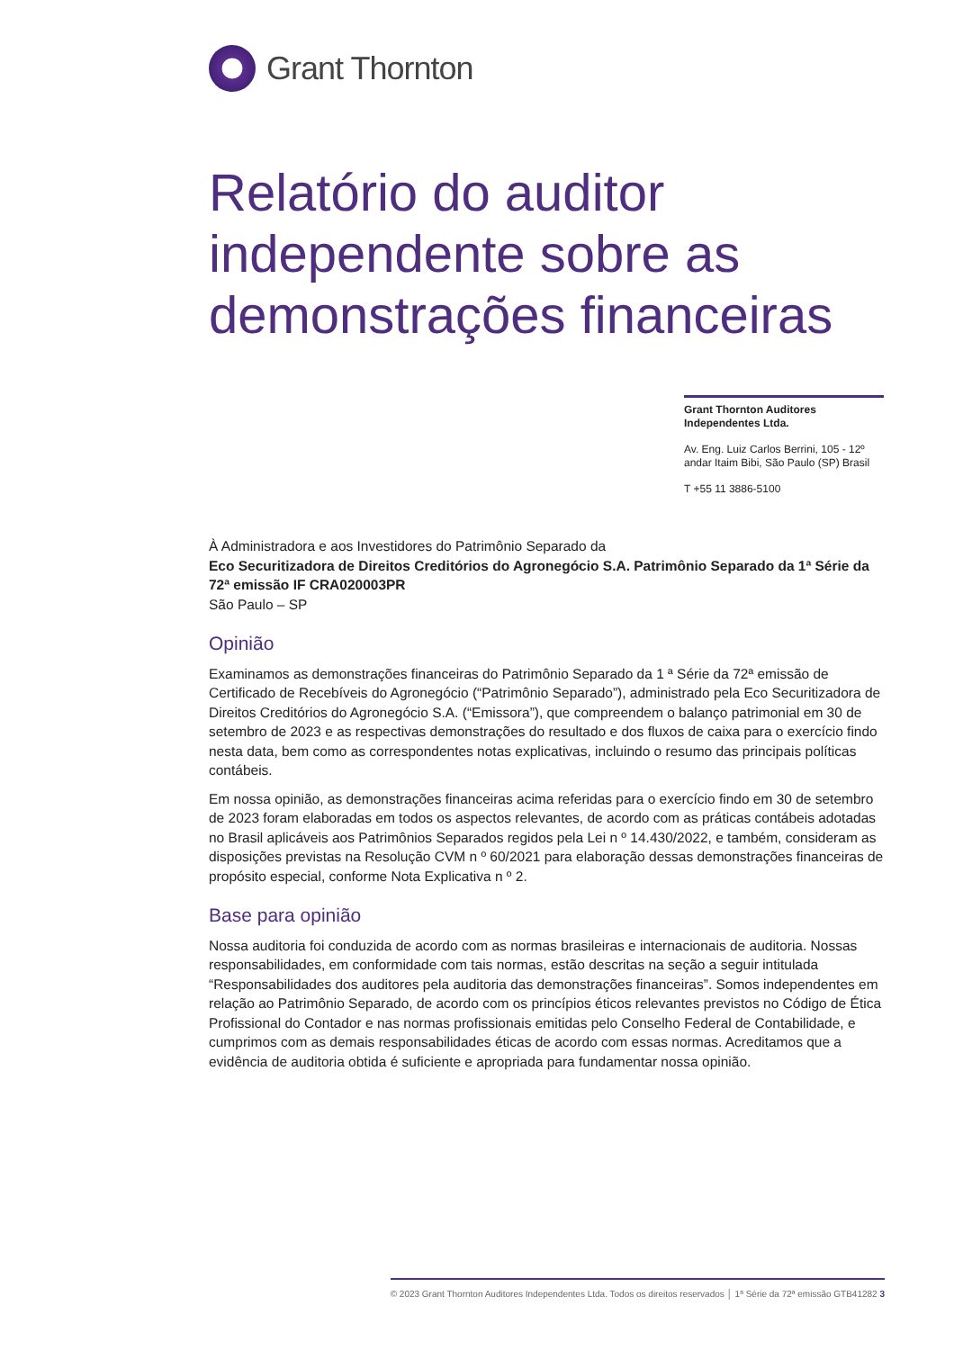Grant Thornton
Relatório do auditor independente sobre as demonstrações financeiras
Grant Thornton Auditores Independentes Ltda.
Av. Eng. Luiz Carlos Berrini, 105 - 12º andar Itaim Bibi, São Paulo (SP) Brasil
T +55 11 3886-5100
À Administradora e aos Investidores do Patrimônio Separado da
Eco Securitizadora de Direitos Creditórios do Agronegócio S.A. Patrimônio Separado da 1ª Série da 72ª emissão IF CRA020003PR
São Paulo – SP
Opinião
Examinamos as demonstrações financeiras do Patrimônio Separado da 1 ª Série da 72ª emissão de Certificado de Recebíveis do Agronegócio (“Patrimônio Separado”), administrado pela Eco Securitizadora de Direitos Creditórios do Agronegócio S.A. (“Emissora”), que compreendem o balanço patrimonial em 30 de setembro de 2023 e as respectivas demonstrações do resultado e dos fluxos de caixa para o exercício findo nesta data, bem como as correspondentes notas explicativas, incluindo o resumo das principais políticas contábeis.
Em nossa opinião, as demonstrações financeiras acima referidas para o exercício findo em 30 de setembro de 2023 foram elaboradas em todos os aspectos relevantes, de acordo com as práticas contábeis adotadas no Brasil aplicáveis aos Patrimônios Separados regidos pela Lei n º 14.430/2022, e também, consideram as disposições previstas na Resolução CVM n º 60/2021 para elaboração dessas demonstrações financeiras de propósito especial, conforme Nota Explicativa n º 2.
Base para opinião
Nossa auditoria foi conduzida de acordo com as normas brasileiras e internacionais de auditoria. Nossas responsabilidades, em conformidade com tais normas, estão descritas na seção a seguir intitulada “Responsabilidades dos auditores pela auditoria das demonstrações financeiras”. Somos independentes em relação ao Patrimônio Separado, de acordo com os princípios éticos relevantes previstos no Código de Ética Profissional do Contador e nas normas profissionais emitidas pelo Conselho Federal de Contabilidade, e cumprimos com as demais responsabilidades éticas de acordo com essas normas. Acreditamos que a evidência de auditoria obtida é suficiente e apropriada para fundamentar nossa opinião.
© 2023 Grant Thornton Auditores Independentes Ltda. Todos os direitos reservados │ 1ª Série da 72ª emissão GTB41282 3